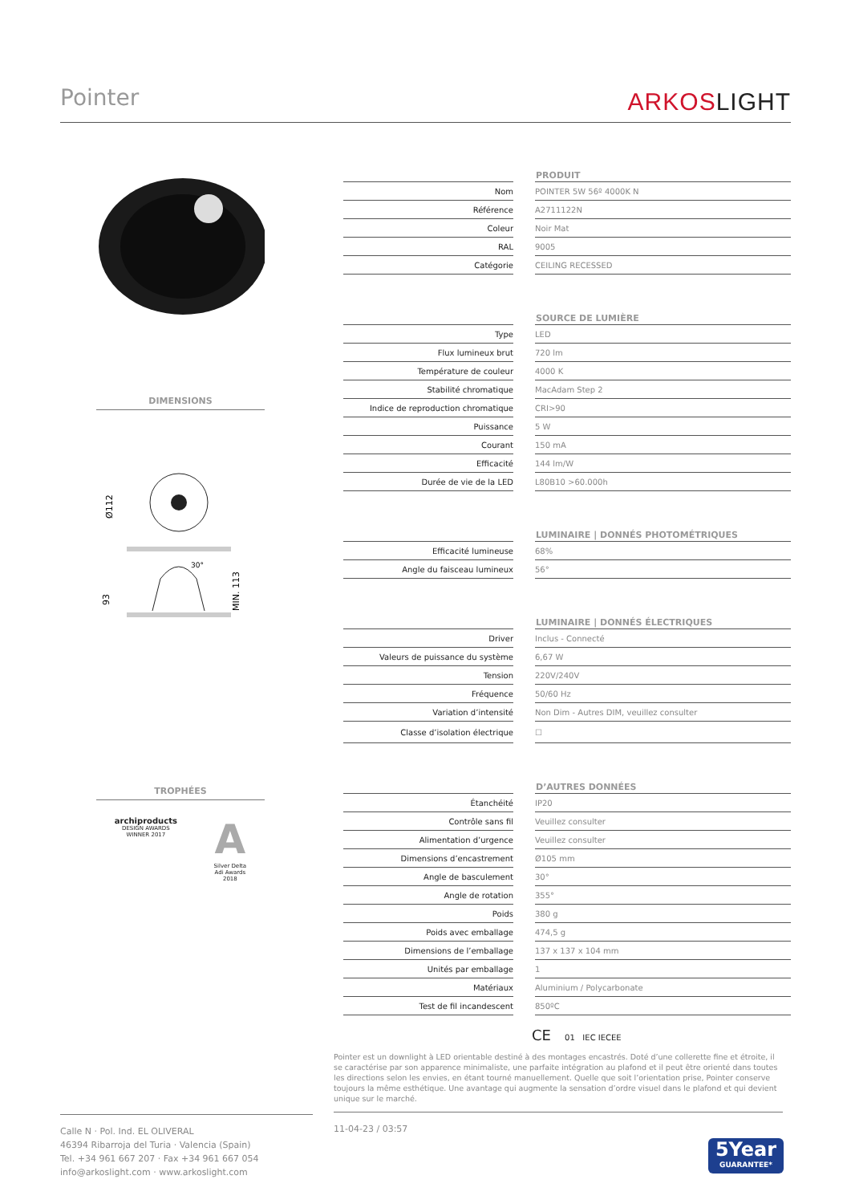Pointer
ARKOSLIGHT
DIMENSIONS
Ø112
30°
93
MIN. 113
TROPHÉES
archiproducts
DESIGN AWARDS
WINNER 2017
A
Silver Delta
Adi Awards
2018
| | PRODUIT |
| --- | --- |
| Nom | POINTER 5W 56º 4000K N |
| Référence | A2711122N |
| Coleur | Noir Mat |
| RAL | 9005 |
| Catégorie | CEILING RECESSED |
| | SOURCE DE LUMIÈRE |
| Type | LED |
| Flux lumineux brut | 720 lm |
| Température de couleur | 4000 K |
| Stabilité chromatique | MacAdam Step 2 |
| Indice de reproduction chromatique | CRI>90 |
| Puissance | 5 W |
| Courant | 150 mA |
| Efficacité | 144 lm/W |
| Durée de vie de la LED | L80B10 >60.000h |
| | LUMINAIRE / DONNÉS PHOTOMÉTRIQUES |
| Efficacité lumineuse | 68% |
| Angle du faisceau lumineux | 56° |
| | LUMINAIRE / DONNÉS ÉLECTRIQUES |
| Driver | Inclus - Connecté |
| Valeurs de puissance du système | 6,67 W |
| Tension | 220V/240V |
| Fréquence | 50/60 Hz |
| Variation d’intensité | Non Dim - Autres DIM, veuillez consulter |
| Classe d’isolation électrique | ☐ |
| | D’AUTRES DONNÉES |
| Étanchéité | IP20 |
| Contrôle sans fil | Veuillez consulter |
| Alimentation d’urgence | Veuillez consulter |
| Dimensions d’encastrement | Ø105 mm |
| Angle de basculement | 30° |
| Angle de rotation | 355° |
| Poids | 380 g |
| Poids avec emballage | 474,5 g |
| Dimensions de l’emballage | 137 x 137 x 104 mm |
| Unités par emballage | 1 |
| Matériaux | Aluminium / Polycarbonate |
| Test de fil incandescent | 850ºC |
CE 01 IEC IECEE
Pointer est un downlight à LED orientable destiné à des montages encastrés. Doté d’une collerette fine et étroite, il se caractérise par son apparence minimaliste, une parfaite intégration au plafond et il peut être orienté dans toutes les directions selon les envies, en étant tourné manuellement. Quelle que soit l’orientation prise, Pointer conserve toujours la même esthétique. Une avantage qui augmente la sensation d’ordre visuel dans le plafond et qui devient unique sur le marché.
Calle N · Pol. Ind. EL OLIVERAL
46394 Ribarroja del Turia · Valencia (Spain)
Tel. +34 961 667 207 · Fax +34 961 667 054
info@arkoslight.com · www.arkoslight.com
11-04-23 / 03:57
5Year
GUARANTEE*